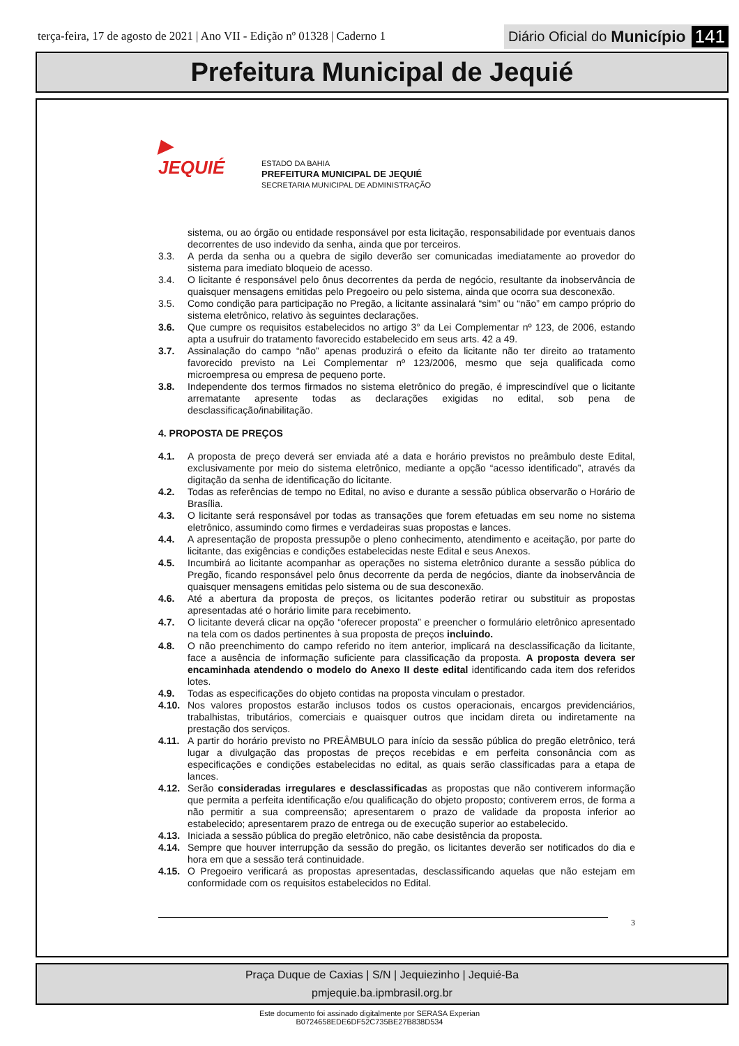terça-feira, 17 de agosto de 2021 | Ano VII - Edição nº 01328 | Caderno 1
Diário Oficial do Município 141
Prefeitura Municipal de Jequié
▶
JEQUIÉ
ESTADO DA BAHIA
PREFEITURA MUNICIPAL DE JEQUIÉ
SECRETARIA MUNICIPAL DE ADMINISTRAÇÃO
sistema, ou ao órgão ou entidade responsável por esta licitação, responsabilidade por eventuais danos decorrentes de uso indevido da senha, ainda que por terceiros.
3.3. A perda da senha ou a quebra de sigilo deverão ser comunicadas imediatamente ao provedor do sistema para imediato bloqueio de acesso.
3.4. O licitante é responsável pelo ônus decorrentes da perda de negócio, resultante da inobservância de quaisquer mensagens emitidas pelo Pregoeiro ou pelo sistema, ainda que ocorra sua desconexão.
3.5. Como condição para participação no Pregão, a licitante assinalará “sim” ou “não” em campo próprio do sistema eletrônico, relativo às seguintes declarações.
3.6. Que cumpre os requisitos estabelecidos no artigo 3° da Lei Complementar nº 123, de 2006, estando apta a usufruir do tratamento favorecido estabelecido em seus arts. 42 a 49.
3.7. Assinalação do campo “não” apenas produzirá o efeito da licitante não ter direito ao tratamento favorecido previsto na Lei Complementar nº 123/2006, mesmo que seja qualificada como microempresa ou empresa de pequeno porte.
3.8. Independente dos termos firmados no sistema eletrônico do pregão, é imprescindível que o licitante arrematante apresente todas as declarações exigidas no edital, sob pena de desclassificação/inabilitação.
4. PROPOSTA DE PREÇOS
4.1. A proposta de preço deverá ser enviada até a data e horário previstos no preâmbulo deste Edital, exclusivamente por meio do sistema eletrônico, mediante a opção “acesso identificado”, através da digitação da senha de identificação do licitante.
4.2. Todas as referências de tempo no Edital, no aviso e durante a sessão pública observarão o Horário de Brasília.
4.3. O licitante será responsável por todas as transações que forem efetuadas em seu nome no sistema eletrônico, assumindo como firmes e verdadeiras suas propostas e lances.
4.4. A apresentação de proposta pressupõe o pleno conhecimento, atendimento e aceitação, por parte do licitante, das exigências e condições estabelecidas neste Edital e seus Anexos.
4.5. Incumbirá ao licitante acompanhar as operações no sistema eletrônico durante a sessão pública do Pregão, ficando responsável pelo ônus decorrente da perda de negócios, diante da inobservância de quaisquer mensagens emitidas pelo sistema ou de sua desconexão.
4.6. Até a abertura da proposta de preços, os licitantes poderão retirar ou substituir as propostas apresentadas até o horário limite para recebimento.
4.7. O licitante deverá clicar na opção “oferecer proposta” e preencher o formulário eletrônico apresentado na tela com os dados pertinentes à sua proposta de preços incluindo.
4.8. O não preenchimento do campo referido no item anterior, implicará na desclassificação da licitante, face a ausência de informação suficiente para classificação da proposta. A proposta devera ser encaminhada atendendo o modelo do Anexo II deste edital identificando cada item dos referidos lotes.
4.9. Todas as especificações do objeto contidas na proposta vinculam o prestador.
4.10. Nos valores propostos estarão inclusos todos os custos operacionais, encargos previdenciários, trabalhistas, tributários, comerciais e quaisquer outros que incidam direta ou indiretamente na prestação dos serviços.
4.11. A partir do horário previsto no PREÂMBULO para início da sessão pública do pregão eletrônico, terá lugar a divulgação das propostas de preços recebidas e em perfeita consonância com as especificações e condições estabelecidas no edital, as quais serão classificadas para a etapa de lances.
4.12. Serão consideradas irregulares e desclassificadas as propostas que não contiverem informação que permita a perfeita identificação e/ou qualificação do objeto proposto; contiverem erros, de forma a não permitir a sua compreensão; apresentarem o prazo de validade da proposta inferior ao estabelecido; apresentarem prazo de entrega ou de execução superior ao estabelecido.
4.13. Iniciada a sessão pública do pregão eletrônico, não cabe desistência da proposta.
4.14. Sempre que houver interrupção da sessão do pregão, os licitantes deverão ser notificados do dia e hora em que a sessão terá continuidade.
4.15. O Pregoeiro verificará as propostas apresentadas, desclassificando aquelas que não estejam em conformidade com os requisitos estabelecidos no Edital.
3
Praça Duque de Caxias | S/N | Jequiezinho | Jequié-Ba
pmjequie.ba.ipmbrasil.org.br
Este documento foi assinado digitalmente por SERASA Experian
B0724658EDE6DF52C735BE27B838D534